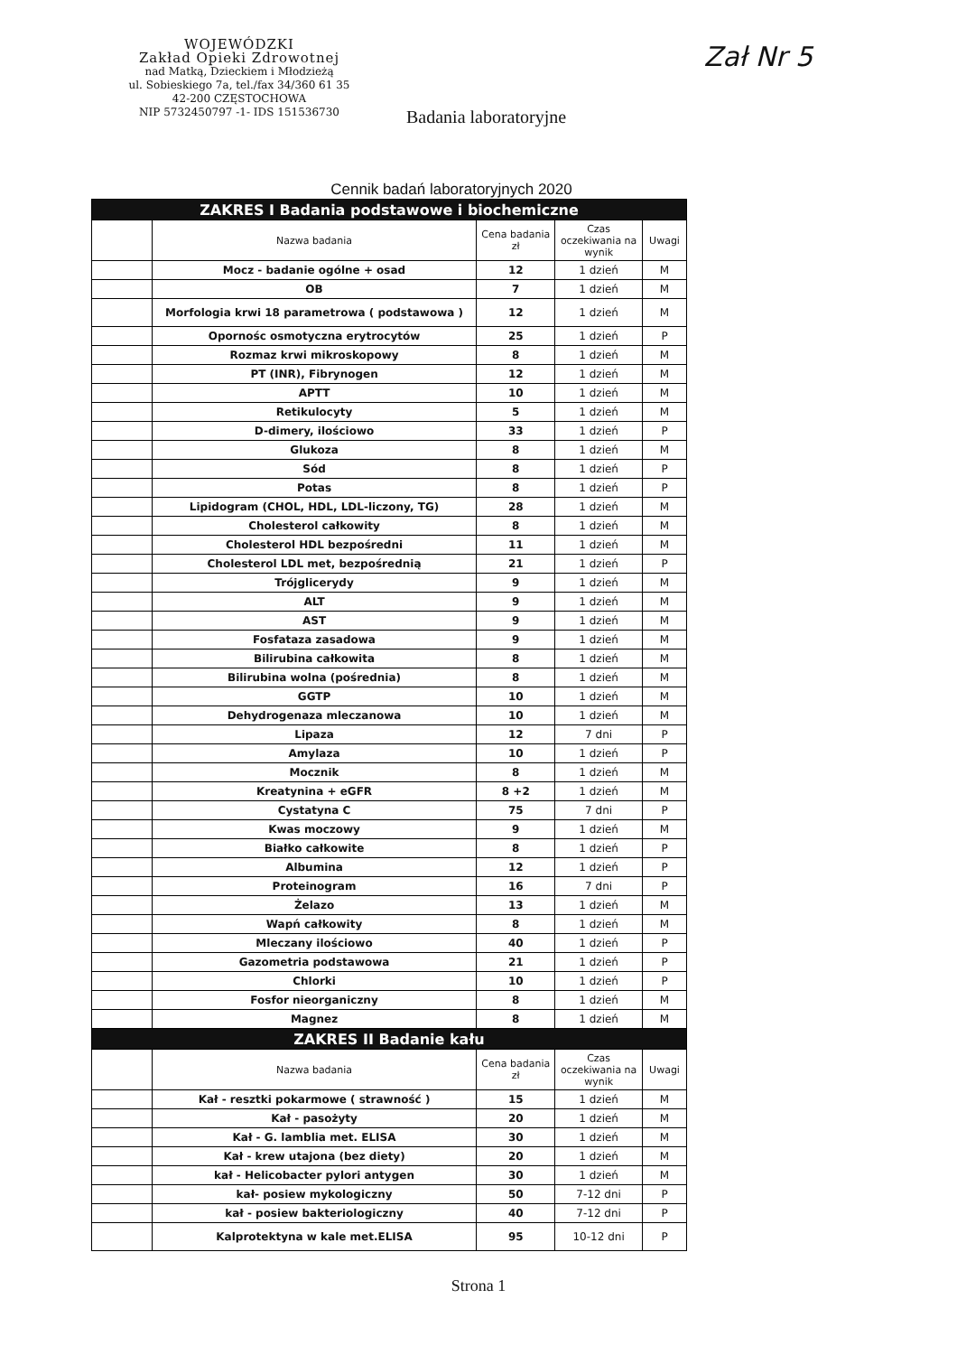WOJEWÓDZKI
Zakład Opieki Zdrowotnej
nad Matką, Dzieckiem i Młodzieżą
ul. Sobieskiego 7a, tel./fax 34/360 61 35
42-200 CZĘSTOCHOWA
NIP 5732450797 -1- IDS 151536730
Badania laboratoryjne
Zał Nr 5
Cennik badań laboratoryjnych 2020
| ZAKRES I Badania podstawowe i biochemiczne | | | | |
| --- | --- | --- | --- | --- |
| | Nazwa badania | Cena badania zł | Czas oczekiwania na wynik | Uwagi |
| | Mocz - badanie ogólne + osad | 12 | 1 dzień | M |
| | OB | 7 | 1 dzień | M |
| | Morfologia krwi 18 parametrowa ( podstawowa ) | 12 | 1 dzień | M |
| | Opornośc osmotyczna erytrocytów | 25 | 1 dzień | P |
| | Rozmaz krwi mikroskopowy | 8 | 1 dzień | M |
| | PT (INR), Fibrynogen | 12 | 1 dzień | M |
| | APTT | 10 | 1 dzień | M |
| | Retikulocyty | 5 | 1 dzień | M |
| | D-dimery, ilościowo | 33 | 1 dzień | P |
| | Glukoza | 8 | 1 dzień | M |
| | Sód | 8 | 1 dzień | P |
| | Potas | 8 | 1 dzień | P |
| | Lipidogram (CHOL, HDL, LDL-liczony, TG) | 28 | 1 dzień | M |
| | Cholesterol całkowity | 8 | 1 dzień | M |
| | Cholesterol HDL bezpośredni | 11 | 1 dzień | M |
| | Cholesterol LDL met, bezpośrednią | 21 | 1 dzień | P |
| | Trójglicerydy | 9 | 1 dzień | M |
| | ALT | 9 | 1 dzień | M |
| | AST | 9 | 1 dzień | M |
| | Fosfataza zasadowa | 9 | 1 dzień | M |
| | Bilirubina całkowita | 8 | 1 dzień | M |
| | Bilirubina wolna (pośrednia) | 8 | 1 dzień | M |
| | GGTP | 10 | 1 dzień | M |
| | Dehydrogenaza mleczanowa | 10 | 1 dzień | M |
| | Lipaza | 12 | 7 dni | P |
| | Amylaza | 10 | 1 dzień | P |
| | Mocznik | 8 | 1 dzień | M |
| | Kreatynina + eGFR | 8 +2 | 1 dzień | M |
| | Cystatyna C | 75 | 7 dni | P |
| | Kwas moczowy | 9 | 1 dzień | M |
| | Białko całkowite | 8 | 1 dzień | P |
| | Albumina | 12 | 1 dzień | P |
| | Proteinogram | 16 | 7 dni | P |
| | Żelazo | 13 | 1 dzień | M |
| | Wapń całkowity | 8 | 1 dzień | M |
| | Mleczany ilościowo | 40 | 1 dzień | P |
| | Gazometria podstawowa | 21 | 1 dzień | P |
| | Chlorki | 10 | 1 dzień | P |
| | Fosfor nieorganiczny | 8 | 1 dzień | M |
| | Magnez | 8 | 1 dzień | M |
| ZAKRES II Badanie kału | | | | |
| | Nazwa badania | Cena badania zł | Czas oczekiwania na wynik | Uwagi |
| | Kał - resztki pokarmowe ( strawność ) | 15 | 1 dzień | M |
| | Kał - pasożyty | 20 | 1 dzień | M |
| | Kał - G. lamblia met. ELISA | 30 | 1 dzień | M |
| | Kał - krew utajona (bez diety) | 20 | 1 dzień | M |
| | kał - Helicobacter pylori antygen | 30 | 1 dzień | M |
| | kał- posiew mykologiczny | 50 | 7-12 dni | P |
| | kał - posiew bakteriologiczny | 40 | 7-12 dni | P |
| | Kalprotektyna w kale met.ELISA | 95 | 10-12 dni | P |
Strona 1